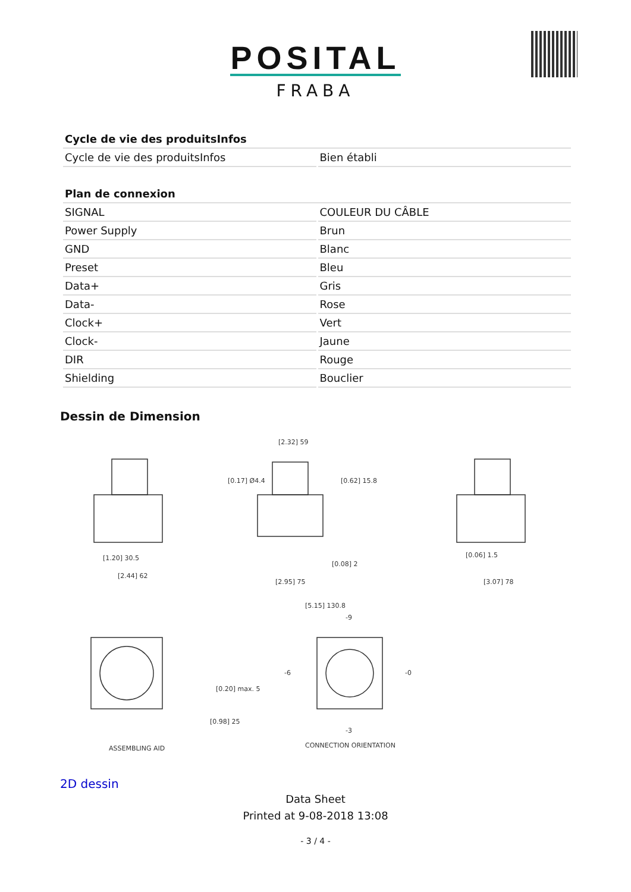POSITAL
FRABA
| Cycle de vie des produitsInfos | |
| --- | --- |
| Cycle de vie des produitsInfos | Bien établi |
| Plan de connexion | |
| --- | --- |
| SIGNAL | COULEUR DU CÂBLE |
| Power Supply | Brun |
| GND | Blanc |
| Preset | Bleu |
| Data+ | Gris |
| Data- | Rose |
| Clock+ | Vert |
| Clock- | Jaune |
| DIR | Rouge |
| Shielding | Bouclier |
Dessin de Dimension
[1.20] 30.5
[2.44] 62
[2.32] 59
[0.17] Ø4.4
[0.62] 15.8
[0.08] 2
[2.95] 75
[5.15] 130.8
[0.06] 1.5
[3.07] 78
ASSEMBLING AID
CONNECTION ORIENTATION
[0.20] max. 5
[0.98] 25
-9
-6
-0
-3
2D dessin
Data Sheet
Printed at 9-08-2018 13:08
- 3 / 4 -